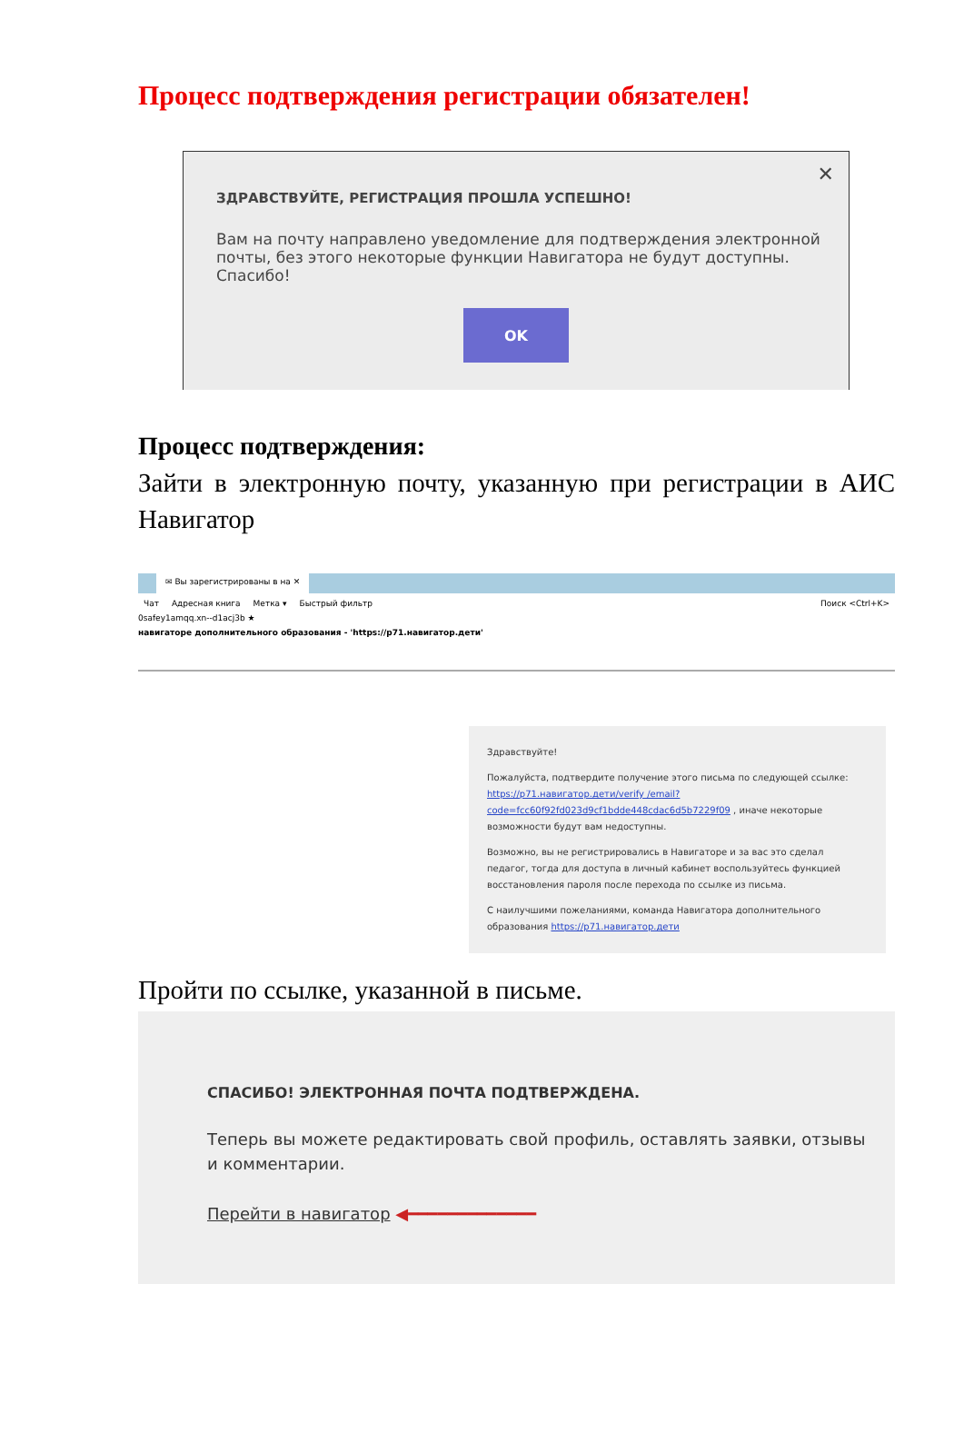Процесс подтверждения регистрации обязателен!
✕
ЗДРАВСТВУЙТЕ, РЕГИСТРАЦИЯ ПРОШЛА УСПЕШНО!
Вам на почту направлено уведомление для подтверждения электронной почты, без этого некоторые функции Навигатора не будут доступны. Спасибо!
OK
Процесс подтверждения:
Зайти в электронную почту, указанную при регистрации в АИС Навигатор
✉ Вы зарегистрированы в на ✕
Чат Адресная книга Метка ▾ Быстрый фильтр Поиск <Ctrl+K>
0safey1amqq.xn--d1acj3b ★
навигаторе дополнительного образования - 'https://p71.навигатор.дети'
Здравствуйте!
Пожалуйста, подтвердите получение этого письма по следующей ссылке: https://p71.навигатор.дети/verify /email?code=fcc60f92fd023d9cf1bdde448cdac6d5b7229f09 , иначе некоторые возможности будут вам недоступны.
Возможно, вы не регистрировались в Навигаторе и за вас это сделал педагог, тогда для доступа в личный кабинет воспользуйтесь функцией восстановления пароля после перехода по ссылке из письма.
С наилучшими пожеланиями, команда Навигатора дополнительного образования https://p71.навигатор.дети
Пройти по ссылке, указанной в письме.
СПАСИБО! ЭЛЕКТРОННАЯ ПОЧТА ПОДТВЕРЖДЕНА.
Теперь вы можете редактировать свой профиль, оставлять заявки, отзывы и комментарии.
Перейти в навигатор ◀━━━━━━━━━━━━━